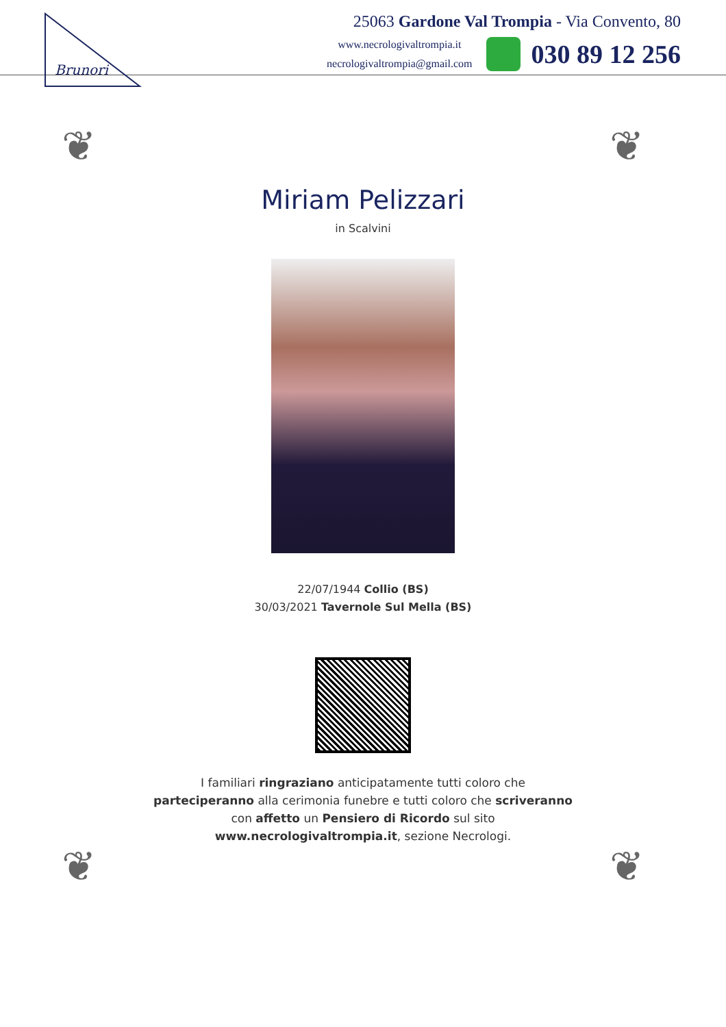Brunori
25063 Gardone Val Trompia - Via Convento, 80
www.necrologivaltrompia.it
necrologivaltrompia@gmail.com
030 89 12 256
❦ ❦
❦ ❦
Miriam Pelizzari
in Scalvini
22/07/1944 Collio (BS)
30/03/2021 Tavernole Sul Mella (BS)
I familiari ringraziano anticipatamente tutti coloro che parteciperanno alla cerimonia funebre e tutti coloro che scriveranno con affetto un Pensiero di Ricordo sul sito www.necrologivaltrompia.it, sezione Necrologi.